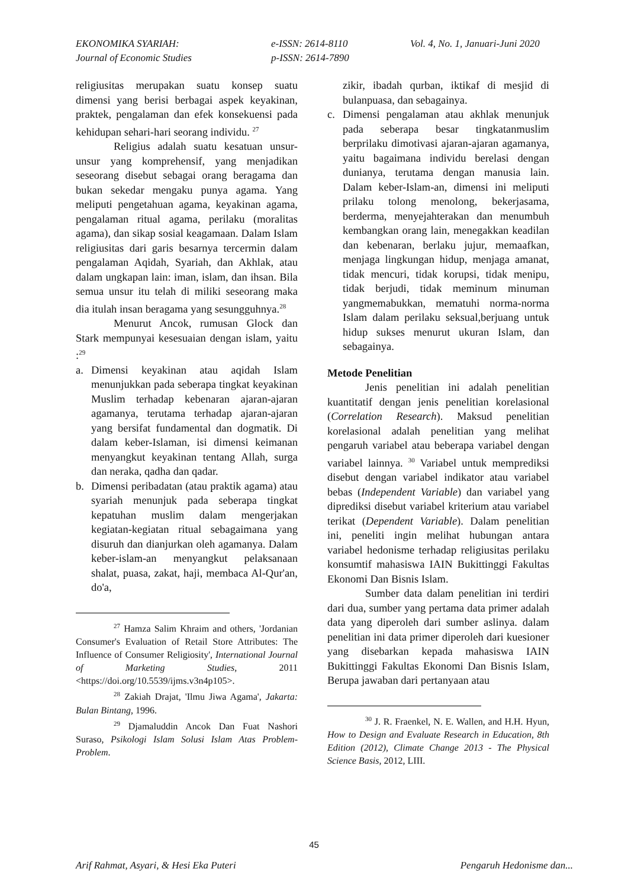EKONOMIKA SYARIAH:
Journal of Economic Studies
e-ISSN: 2614-8110
p-ISSN: 2614-7890
Vol. 4, No. 1, Januari-Juni 2020
religiusitas merupakan suatu konsep suatu dimensi yang berisi berbagai aspek keyakinan, praktek, pengalaman dan efek konsekuensi pada kehidupan sehari-hari seorang individu. <sup>27</sup>
Religius adalah suatu kesatuan unsur-unsur yang komprehensif, yang menjadikan seseorang disebut sebagai orang beragama dan bukan sekedar mengaku punya agama. Yang meliputi pengetahuan agama, keyakinan agama, pengalaman ritual agama, perilaku (moralitas agama), dan sikap sosial keagamaan. Dalam Islam religiusitas dari garis besarnya tercermin dalam pengalaman Aqidah, Syariah, dan Akhlak, atau dalam ungkapan lain: iman, islam, dan ihsan. Bila semua unsur itu telah di miliki seseorang maka dia itulah insan beragama yang sesungguhnya.<sup>28</sup>
Menurut Ancok, rumusan Glock dan Stark mempunyai kesesuaian dengan islam, yaitu :<sup>29</sup>
a. Dimensi keyakinan atau aqidah Islam menunjukkan pada seberapa tingkat keyakinan Muslim terhadap kebenaran ajaran-ajaran agamanya, terutama terhadap ajaran-ajaran yang bersifat fundamental dan dogmatik. Di dalam keber-Islaman, isi dimensi keimanan menyangkut keyakinan tentang Allah, surga dan neraka, qadha dan qadar.
b. Dimensi peribadatan (atau praktik agama) atau syariah menunjuk pada seberapa tingkat kepatuhan muslim dalam mengerjakan kegiatan-kegiatan ritual sebagaimana yang disuruh dan dianjurkan oleh agamanya. Dalam keber-islam-an menyangkut pelaksanaan shalat, puasa, zakat, haji, membaca Al-Qur'an, do'a,
<sup>27</sup> Hamza Salim Khraim and others, 'Jordanian Consumer's Evaluation of Retail Store Attributes: The Influence of Consumer Religiosity', International Journal of Marketing Studies, 2011 <https://doi.org/10.5539/ijms.v3n4p105>.
<sup>28</sup> Zakiah Drajat, 'Ilmu Jiwa Agama', Jakarta: Bulan Bintang, 1996.
<sup>29</sup> Djamaluddin Ancok Dan Fuat Nashori Suraso, Psikologi Islam Solusi Islam Atas Problem-Problem.
zikir, ibadah qurban, iktikaf di mesjid di bulanpuasa, dan sebagainya.
c. Dimensi pengalaman atau akhlak menunjuk pada seberapa besar tingkatanmuslim berprilaku dimotivasi ajaran-ajaran agamanya, yaitu bagaimana individu berelasi dengan dunianya, terutama dengan manusia lain. Dalam keber-Islam-an, dimensi ini meliputi prilaku tolong menolong, bekerjasama, berderma, menyejahterakan dan menumbuh kembangkan orang lain, menegakkan keadilan dan kebenaran, berlaku jujur, memaafkan, menjaga lingkungan hidup, menjaga amanat, tidak mencuri, tidak korupsi, tidak menipu, tidak berjudi, tidak meminum minuman yangmemabukkan, mematuhi norma-norma Islam dalam perilaku seksual,berjuang untuk hidup sukses menurut ukuran Islam, dan sebagainya.
Metode Penelitian
Jenis penelitian ini adalah penelitian kuantitatif dengan jenis penelitian korelasional (Correlation Research). Maksud penelitian korelasional adalah penelitian yang melihat pengaruh variabel atau beberapa variabel dengan variabel lainnya. <sup>30</sup> Variabel untuk memprediksi disebut dengan variabel indikator atau variabel bebas (Independent Variable) dan variabel yang diprediksi disebut variabel kriterium atau variabel terikat (Dependent Variable). Dalam penelitian ini, peneliti ingin melihat hubungan antara variabel hedonisme terhadap religiusitas perilaku konsumtif mahasiswa IAIN Bukittinggi Fakultas Ekonomi Dan Bisnis Islam.
Sumber data dalam penelitian ini terdiri dari dua, sumber yang pertama data primer adalah data yang diperoleh dari sumber aslinya. dalam penelitian ini data primer diperoleh dari kuesioner yang disebarkan kepada mahasiswa IAIN Bukittinggi Fakultas Ekonomi Dan Bisnis Islam, Berupa jawaban dari pertanyaan atau
<sup>30</sup> J. R. Fraenkel, N. E. Wallen, and H.H. Hyun, How to Design and Evaluate Research in Education, 8th Edition (2012), Climate Change 2013 - The Physical Science Basis, 2012, LIII.
45
Arif Rahmat, Asyari, & Hesi Eka Puteri Pengaruh Hedonisme dan...